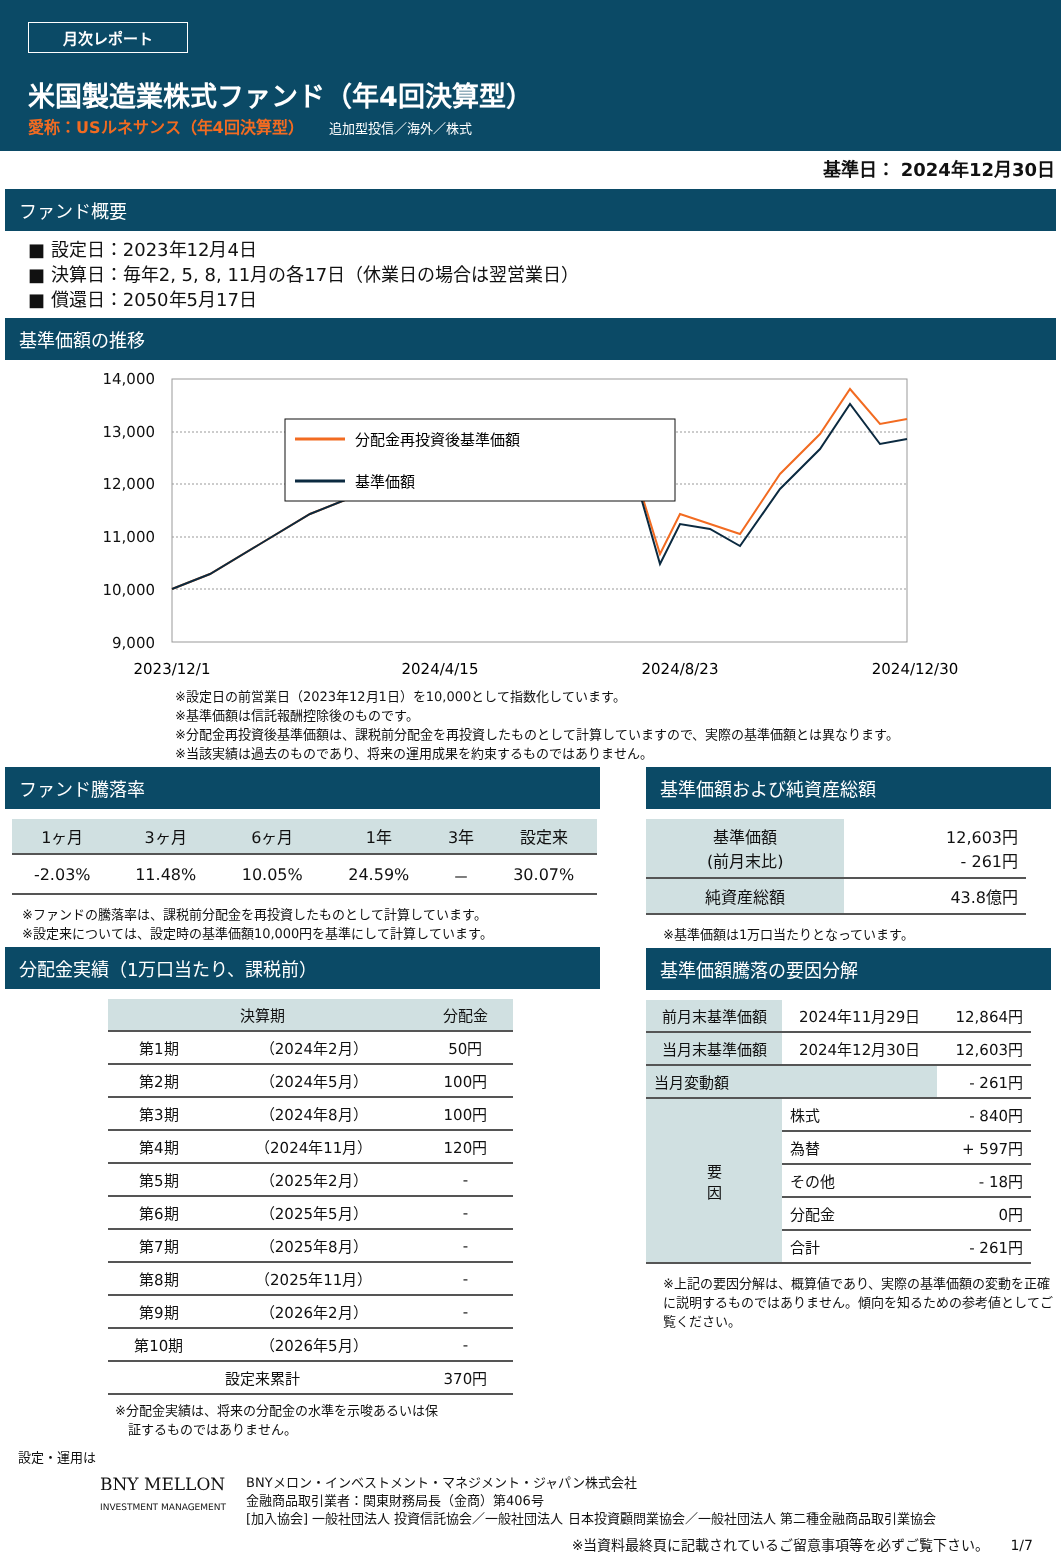月次レポート
米国製造業株式ファンド（年4回決算型）
愛称：USルネサンス（年4回決算型） 追加型投信／海外／株式
基準日： 2024年12月30日
ファンド概要
■ 設定日：2023年12月4日
■ 決算日：毎年2, 5, 8, 11月の各17日（休業日の場合は翌営業日）
■ 償還日：2050年5月17日
基準価額の推移
14,000
13,000
12,000
11,000
10,000
9,000
分配金再投資後基準価額
基準価額
2023/12/1
2024/4/15
2024/8/23
2024/12/30
※設定日の前営業日（2023年12月1日）を10,000として指数化しています。
※基準価額は信託報酬控除後のものです。
※分配金再投資後基準価額は、課税前分配金を再投資したものとして計算していますので、実際の基準価額とは異なります。
※当該実績は過去のものであり、将来の運用成果を約束するものではありません。
ファンド騰落率
| 1ヶ月 | 3ヶ月 | 6ヶ月 | 1年 | 3年 | 設定来 |
| --- | --- | --- | --- | --- | --- |
| -2.03% | 11.48% | 10.05% | 24.59% | － | 30.07% |
※ファンドの騰落率は、課税前分配金を再投資したものとして計算しています。
※設定来については、設定時の基準価額10,000円を基準にして計算しています。
分配金実績（1万口当たり、課税前）
| 決算期 | | 分配金 |
| --- | --- | --- |
| 第1期 | （2024年2月） | 50円 |
| 第2期 | （2024年5月） | 100円 |
| 第3期 | （2024年8月） | 100円 |
| 第4期 | （2024年11月） | 120円 |
| 第5期 | （2025年2月） | - |
| 第6期 | （2025年5月） | - |
| 第7期 | （2025年8月） | - |
| 第8期 | （2025年11月） | - |
| 第9期 | （2026年2月） | - |
| 第10期 | （2026年5月） | - |
| 設定来累計 | | 370円 |
※分配金実績は、将来の分配金の水準を示唆あるいは保
　証するものではありません。
基準価額および純資産総額
| 基準価額 (前月末比) | 12,603円 - 261円 |
| 純資産総額 | 43.8億円 |
※基準価額は1万口当たりとなっています。
基準価額騰落の要因分解
| 前月末基準価額 | 2024年11月29日 | 12,864円 |
| 当月末基準価額 | 2024年12月30日 | 12,603円 |
| 当月変動額 | | - 261円 |
| 要 因 | 株式 | - 840円 |
| | 為替 | + 597円 |
| | その他 | - 18円 |
| | 分配金 | 0円 |
| | 合計 | - 261円 |
※上記の要因分解は、概算値であり、実際の基準価額の変動を正確に説明するものではありません。傾向を知るための参考値としてご覧ください。
設定・運用は
BNY MELLON
INVESTMENT MANAGEMENT
BNYメロン・インベストメント・マネジメント・ジャパン株式会社
金融商品取引業者：関東財務局長（金商）第406号
[加入協会] 一般社団法人 投資信託協会／一般社団法人 日本投資顧問業協会／一般社団法人 第二種金融商品取引業協会
※当資料最終頁に記載されているご留意事項等を必ずご覧下さい。　　1/7